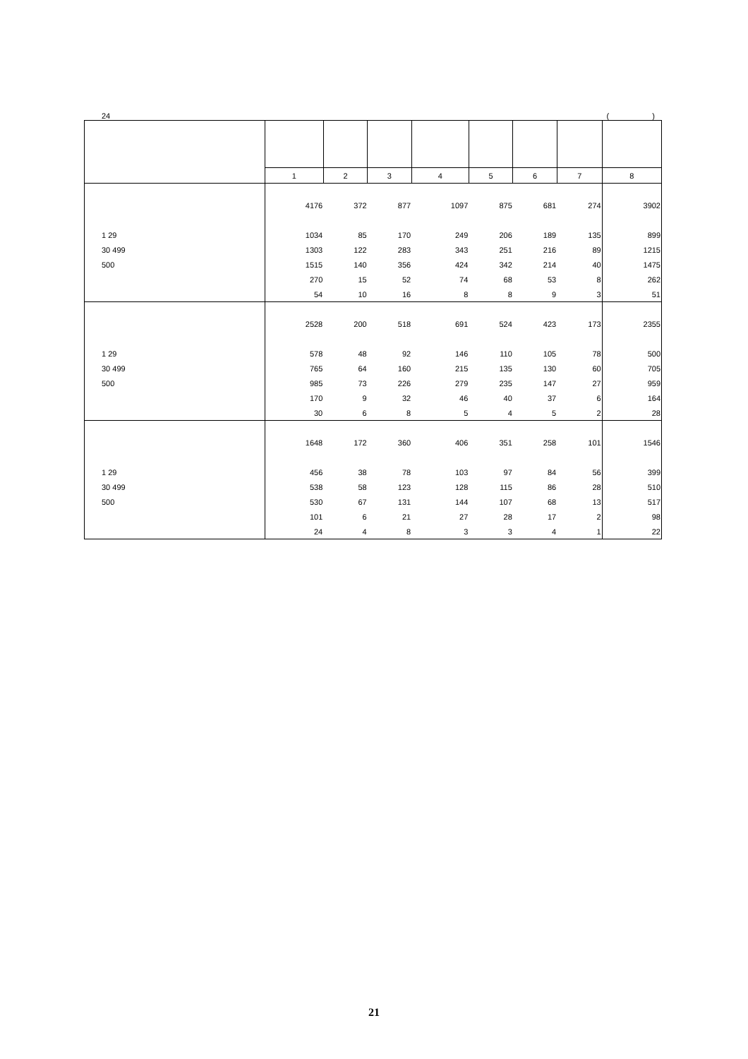24 ( )
| | 1 | 2 | 3 | 4 | 5 | 6 | 7 | 8 |
| --- | --- | --- | --- | --- | --- | --- | --- | --- |
| | 4176 | 372 | 877 | 1097 | 875 | 681 | 274 | 3902 |
| 1 29 | 1034 | 85 | 170 | 249 | 206 | 189 | 135 | 899 |
| 30 499 | 1303 | 122 | 283 | 343 | 251 | 216 | 89 | 1215 |
| 500 | 1515 | 140 | 356 | 424 | 342 | 214 | 40 | 1475 |
| | 270 | 15 | 52 | 74 | 68 | 53 | 8 | 262 |
| | 54 | 10 | 16 | 8 | 8 | 9 | 3 | 51 |
| | 2528 | 200 | 518 | 691 | 524 | 423 | 173 | 2355 |
| 1 29 | 578 | 48 | 92 | 146 | 110 | 105 | 78 | 500 |
| 30 499 | 765 | 64 | 160 | 215 | 135 | 130 | 60 | 705 |
| 500 | 985 | 73 | 226 | 279 | 235 | 147 | 27 | 959 |
| | 170 | 9 | 32 | 46 | 40 | 37 | 6 | 164 |
| | 30 | 6 | 8 | 5 | 4 | 5 | 2 | 28 |
| | 1648 | 172 | 360 | 406 | 351 | 258 | 101 | 1546 |
| 1 29 | 456 | 38 | 78 | 103 | 97 | 84 | 56 | 399 |
| 30 499 | 538 | 58 | 123 | 128 | 115 | 86 | 28 | 510 |
| 500 | 530 | 67 | 131 | 144 | 107 | 68 | 13 | 517 |
| | 101 | 6 | 21 | 27 | 28 | 17 | 2 | 98 |
| | 24 | 4 | 8 | 3 | 3 | 4 | 1 | 22 |
21